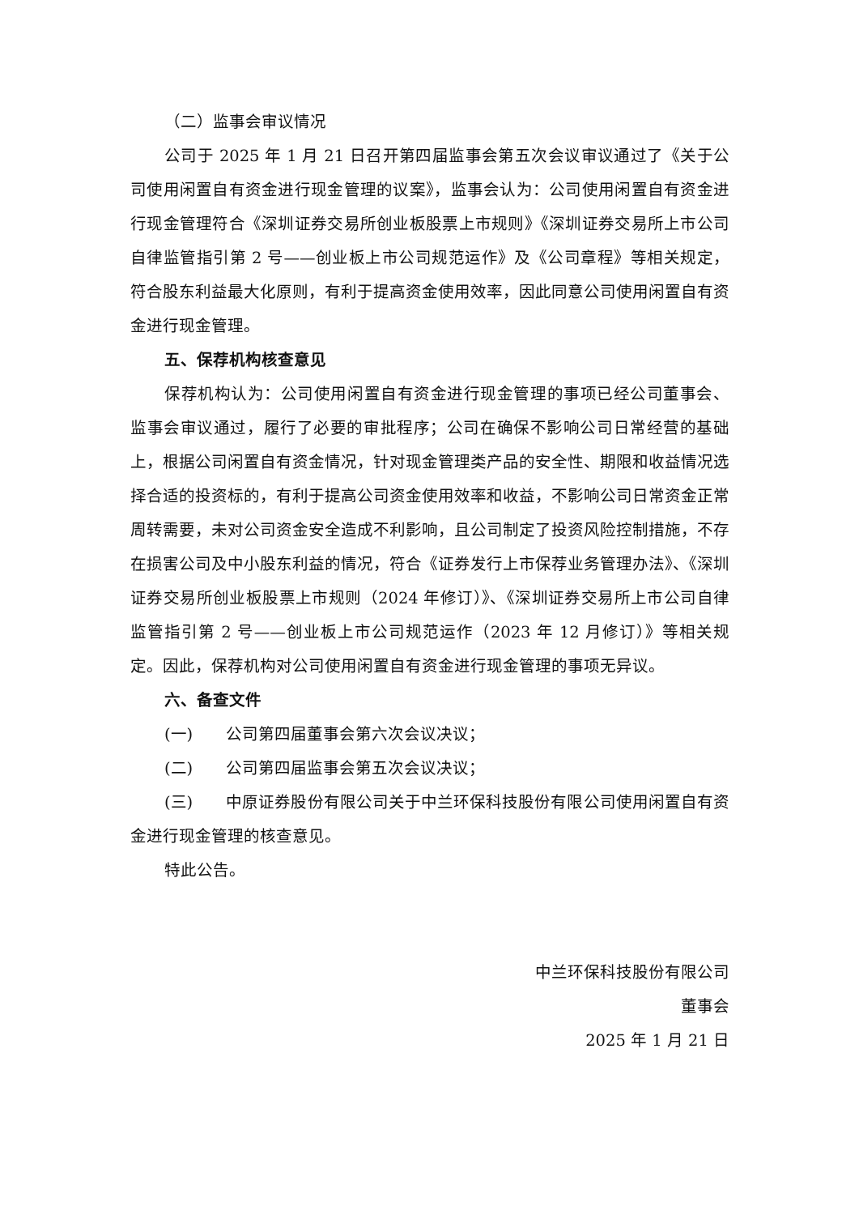（二）监事会审议情况
公司于 2025 年 1 月 21 日召开第四届监事会第五次会议审议通过了《关于公司使用闲置自有资金进行现金管理的议案》，监事会认为：公司使用闲置自有资金进行现金管理符合《深圳证券交易所创业板股票上市规则》《深圳证券交易所上市公司自律监管指引第 2 号——创业板上市公司规范运作》及《公司章程》等相关规定，符合股东利益最大化原则，有利于提高资金使用效率，因此同意公司使用闲置自有资金进行现金管理。
五、保荐机构核查意见
保荐机构认为：公司使用闲置自有资金进行现金管理的事项已经公司董事会、监事会审议通过，履行了必要的审批程序；公司在确保不影响公司日常经营的基础上，根据公司闲置自有资金情况，针对现金管理类产品的安全性、期限和收益情况选择合适的投资标的，有利于提高公司资金使用效率和收益，不影响公司日常资金正常周转需要，未对公司资金安全造成不利影响，且公司制定了投资风险控制措施，不存在损害公司及中小股东利益的情况，符合《证券发行上市保荐业务管理办法》、《深圳证券交易所创业板股票上市规则（2024 年修订）》、《深圳证券交易所上市公司自律监管指引第 2 号——创业板上市公司规范运作（2023 年 12 月修订）》等相关规定。因此，保荐机构对公司使用闲置自有资金进行现金管理的事项无异议。
六、备查文件
(一) 公司第四届董事会第六次会议决议；
(二) 公司第四届监事会第五次会议决议；
(三) 中原证券股份有限公司关于中兰环保科技股份有限公司使用闲置自有资金进行现金管理的核查意见。
特此公告。
中兰环保科技股份有限公司
董事会
2025 年 1 月 21 日